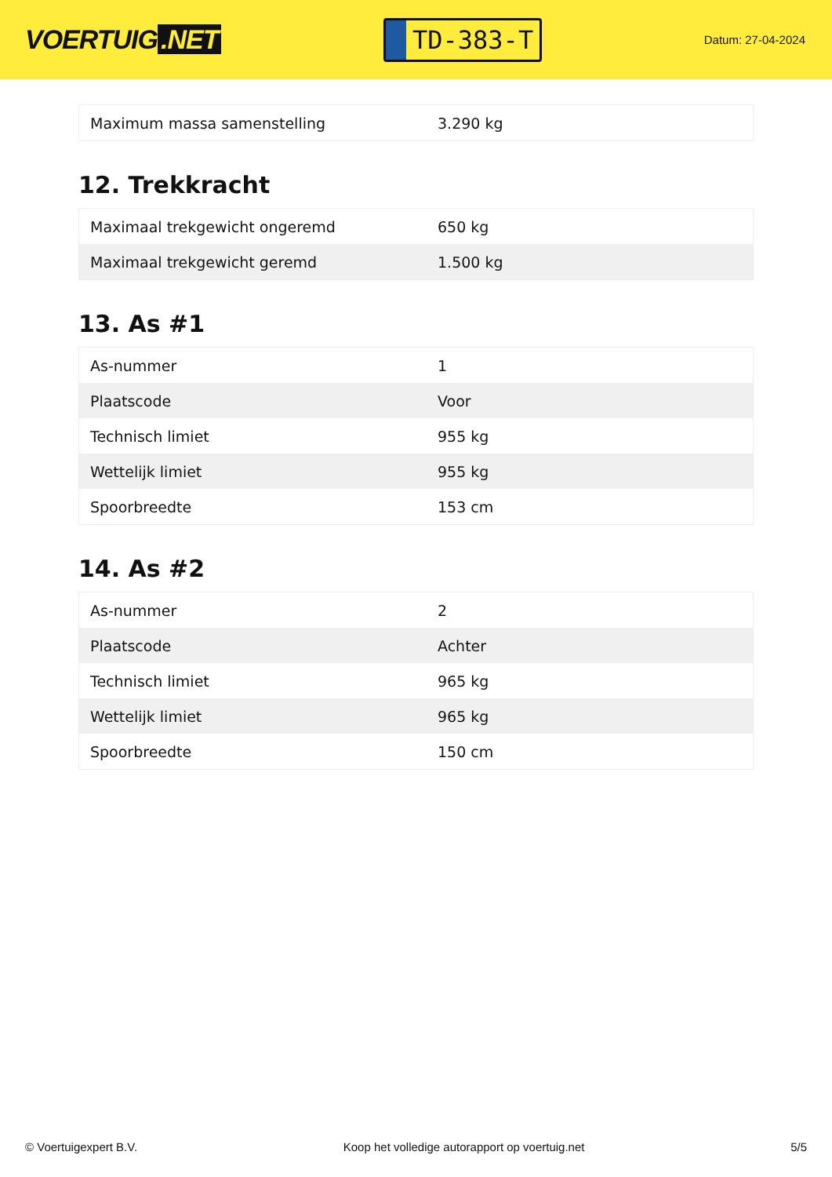VOERTUIG.NET
TD-383-T
Datum: 27-04-2024
| Maximum massa samenstelling | 3.290 kg |
12. Trekkracht
| Maximaal trekgewicht ongeremd | 650 kg |
| Maximaal trekgewicht geremd | 1.500 kg |
13. As #1
| As-nummer | 1 |
| Plaatscode | Voor |
| Technisch limiet | 955 kg |
| Wettelijk limiet | 955 kg |
| Spoorbreedte | 153 cm |
14. As #2
| As-nummer | 2 |
| Plaatscode | Achter |
| Technisch limiet | 965 kg |
| Wettelijk limiet | 965 kg |
| Spoorbreedte | 150 cm |
© Voertuigexpert B.V. Koop het volledige autorapport op voertuig.net 5/5